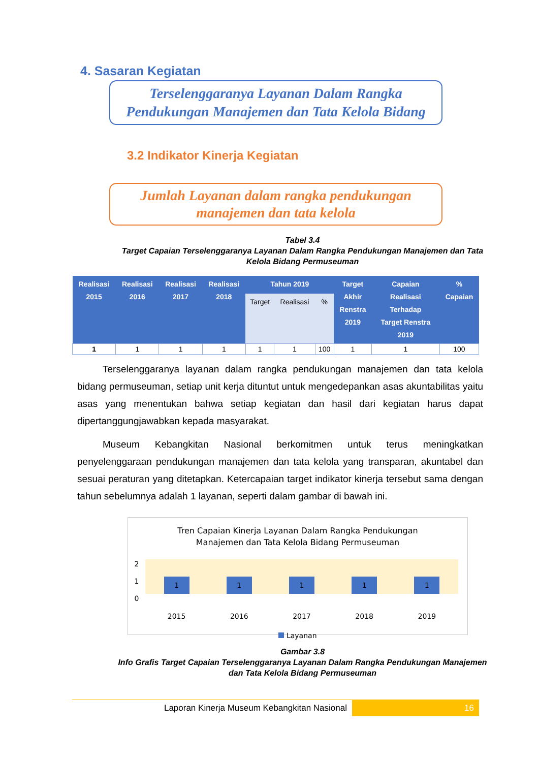4. Sasaran Kegiatan
Terselenggaranya Layanan Dalam Rangka
Pendukungan Manajemen dan Tata Kelola Bidang
3.2 Indikator Kinerja Kegiatan
Jumlah Layanan dalam rangka pendukungan
manajemen dan tata kelola
Tabel 3.4
Target Capaian Terselenggaranya Layanan Dalam Rangka Pendukungan Manajemen dan Tata Kelola Bidang Permuseuman
| Realisasi 2015 | Realisasi 2016 | Realisasi 2017 | Realisasi 2018 | Tahun 2019 | | | Target Akhir Renstra 2019 | Capaian Realisasi Terhadap Target Renstra 2019 | % Capaian |
| --- | --- | --- | --- | --- | --- | --- | --- | --- | --- |
| | | | | Target | Realisasi | % | | | |
| 1 | 1 | 1 | 1 | 1 | 1 | 100 | 1 | 1 | 100 |
Terselenggaranya layanan dalam rangka pendukungan manajemen dan tata kelola bidang permuseuman, setiap unit kerja dituntut untuk mengedepankan asas akuntabilitas yaitu asas yang menentukan bahwa setiap kegiatan dan hasil dari kegiatan harus dapat dipertanggungjawabkan kepada masyarakat.
Museum Kebangkitan Nasional berkomitmen untuk terus meningkatkan penyelenggaraan pendukungan manajemen dan tata kelola yang transparan, akuntabel dan sesuai peraturan yang ditetapkan. Ketercapaian target indikator kinerja tersebut sama dengan tahun sebelumnya adalah 1 layanan, seperti dalam gambar di bawah ini.
Tren Capaian Kinerja Layanan Dalam Rangka Pendukungan
Manajemen dan Tata Kelola Bidang Permuseuman
2
1
0
11111
2015 2016 2017 2018 2019
Layanan
Gambar 3.8
Info Grafis Target Capaian Terselenggaranya Layanan Dalam Rangka Pendukungan Manajemen dan Tata Kelola Bidang Permuseuman
Laporan Kinerja Museum Kebangkitan Nasional
16